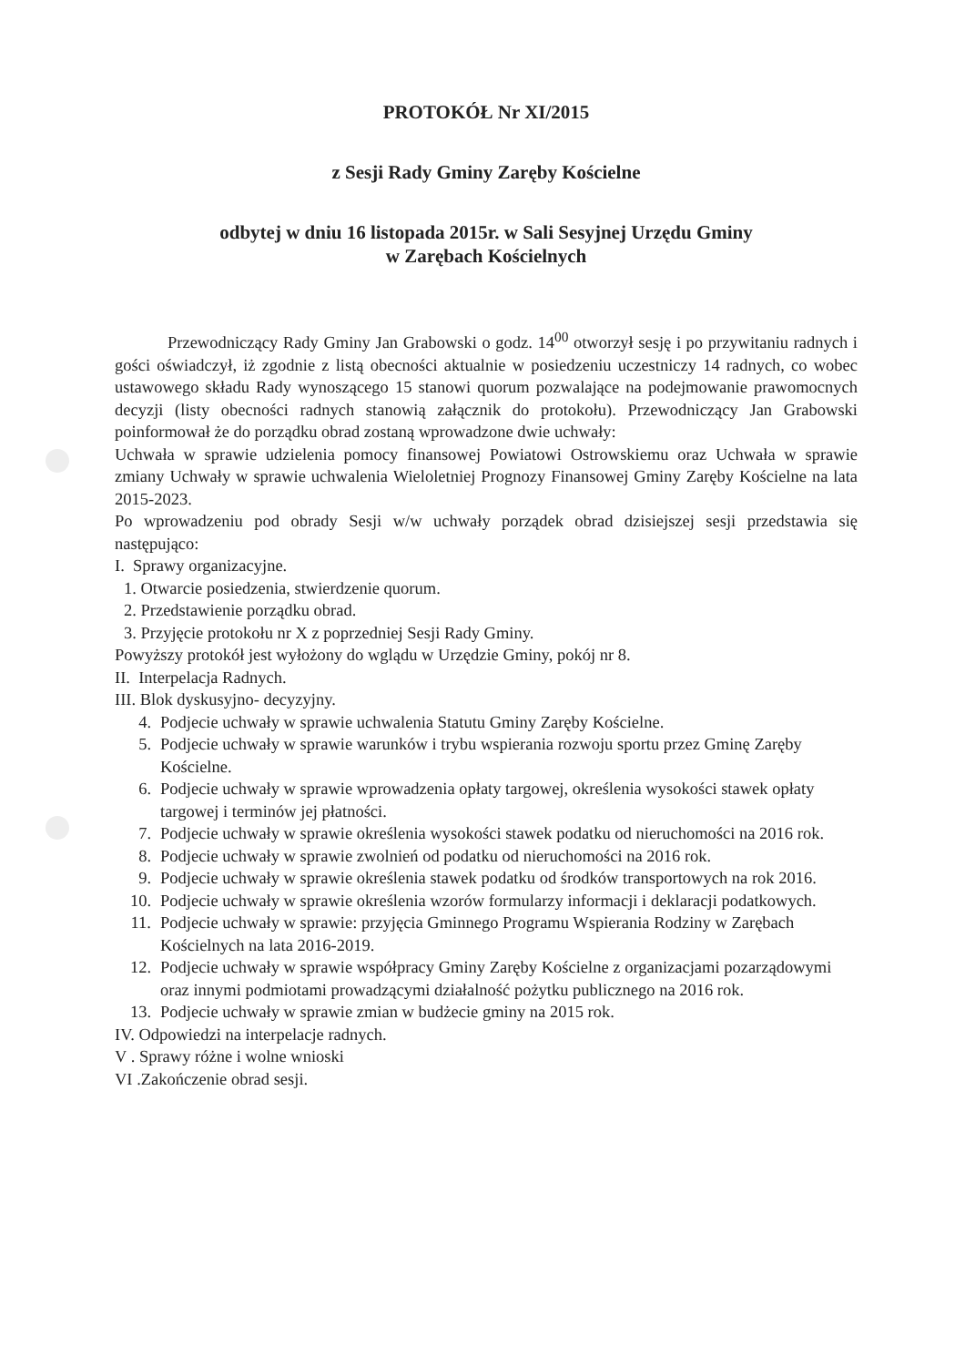PROTOKÓŁ Nr XI/2015
z Sesji Rady Gminy Zaręby Kościelne
odbytej w dniu 16 listopada 2015r. w Sali Sesyjnej Urzędu Gminy
w Zarębach Kościelnych
Przewodniczący Rady Gminy Jan Grabowski o godz. 14<sup>00</sup> otworzył sesję i po przywitaniu radnych i gości oświadczył, iż zgodnie z listą obecności aktualnie w posiedzeniu uczestniczy 14 radnych, co wobec ustawowego składu Rady wynoszącego 15 stanowi quorum pozwalające na podejmowanie prawomocnych decyzji (listy obecności radnych stanowią załącznik do protokołu). Przewodniczący Jan Grabowski poinformował że do porządku obrad zostaną wprowadzone dwie uchwały:
Uchwała w sprawie udzielenia pomocy finansowej Powiatowi Ostrowskiemu oraz Uchwała w sprawie zmiany Uchwały w sprawie uchwalenia Wieloletniej Prognozy Finansowej Gminy Zaręby Kościelne na lata 2015-2023.
Po wprowadzeniu pod obrady Sesji w/w uchwały porządek obrad dzisiejszej sesji przedstawia się następująco:
I. Sprawy organizacyjne.
1. Otwarcie posiedzenia, stwierdzenie quorum.
2. Przedstawienie porządku obrad.
3. Przyjęcie protokołu nr X z poprzedniej Sesji Rady Gminy.
Powyższy protokół jest wyłożony do wglądu w Urzędzie Gminy, pokój nr 8.
II. Interpelacja Radnych.
III. Blok dyskusyjno- decyzyjny.
4. Podjecie uchwały w sprawie uchwalenia Statutu Gminy Zaręby Kościelne.
5. Podjecie uchwały w sprawie warunków i trybu wspierania rozwoju sportu przez Gminę Zaręby Kościelne.
6. Podjecie uchwały w sprawie wprowadzenia opłaty targowej, określenia wysokości stawek opłaty targowej i terminów jej płatności.
7. Podjecie uchwały w sprawie określenia wysokości stawek podatku od nieruchomości na 2016 rok.
8. Podjecie uchwały w sprawie zwolnień od podatku od nieruchomości na 2016 rok.
9. Podjecie uchwały w sprawie określenia stawek podatku od środków transportowych na rok 2016.
10. Podjecie uchwały w sprawie określenia wzorów formularzy informacji i deklaracji podatkowych.
11. Podjecie uchwały w sprawie: przyjęcia Gminnego Programu Wspierania Rodziny w Zarębach Kościelnych na lata 2016-2019.
12. Podjecie uchwały w sprawie współpracy Gminy Zaręby Kościelne z organizacjami pozarządowymi oraz innymi podmiotami prowadzącymi działalność pożytku publicznego na 2016 rok.
13. Podjecie uchwały w sprawie zmian w budżecie gminy na 2015 rok.
IV. Odpowiedzi na interpelacje radnych.
V . Sprawy różne i wolne wnioski
VI .Zakończenie obrad sesji.